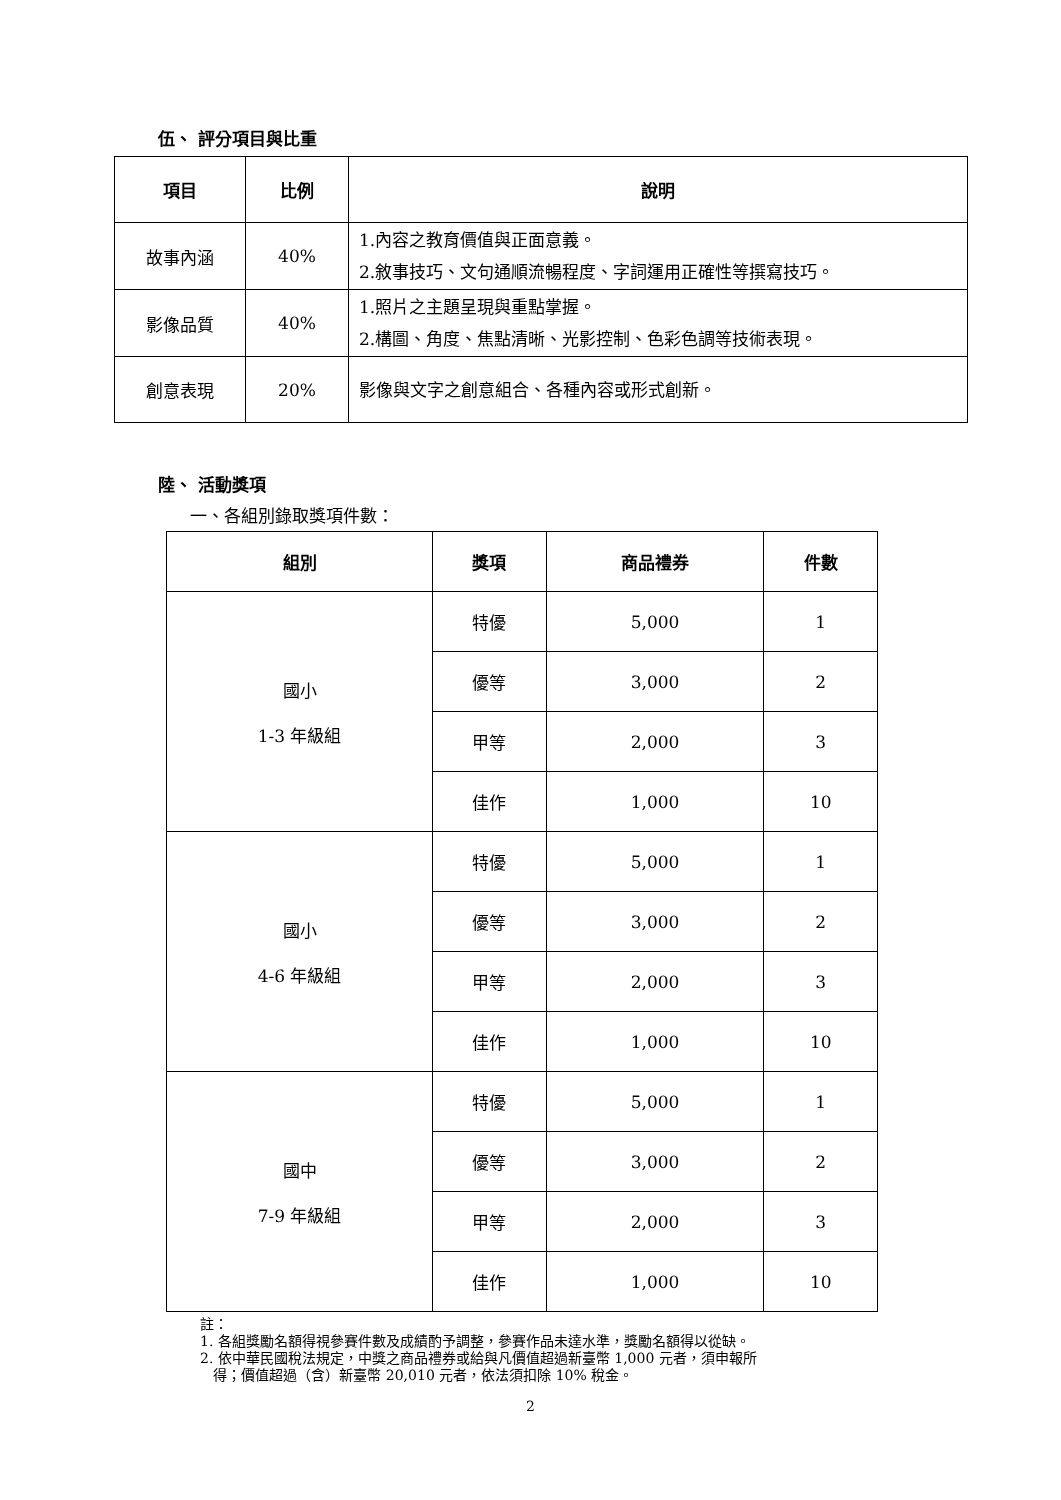伍、 評分項目與比重
| 項目 | 比例 | 說明 |
| --- | --- | --- |
| 故事內涵 | 40% | 1.內容之教育價值與正面意義。 2.敘事技巧、文句通順流暢程度、字詞運用正確性等撰寫技巧。 |
| 影像品質 | 40% | 1.照片之主題呈現與重點掌握。 2.構圖、角度、焦點清晰、光影控制、色彩色調等技術表現。 |
| 創意表現 | 20% | 影像與文字之創意組合、各種內容或形式創新。 |
陸、 活動獎項
一、各組別錄取獎項件數：
| 組別 | 獎項 | 商品禮券 | 件數 |
| --- | --- | --- | --- |
| 國小 1-3 年級組 | 特優 | 5,000 | 1 |
| | 優等 | 3,000 | 2 |
| | 甲等 | 2,000 | 3 |
| | 佳作 | 1,000 | 10 |
| 國小 4-6 年級組 | 特優 | 5,000 | 1 |
| | 優等 | 3,000 | 2 |
| | 甲等 | 2,000 | 3 |
| | 佳作 | 1,000 | 10 |
| 國中 7-9 年級組 | 特優 | 5,000 | 1 |
| | 優等 | 3,000 | 2 |
| | 甲等 | 2,000 | 3 |
| | 佳作 | 1,000 | 10 |
註：
1. 各組獎勵名額得視參賽件數及成績酌予調整，參賽作品未達水準，獎勵名額得以從缺。
2. 依中華民國稅法規定，中獎之商品禮券或給與凡價值超過新臺幣 1,000 元者，須申報所
得；價值超過（含）新臺幣 20,010 元者，依法須扣除 10% 稅金。
2